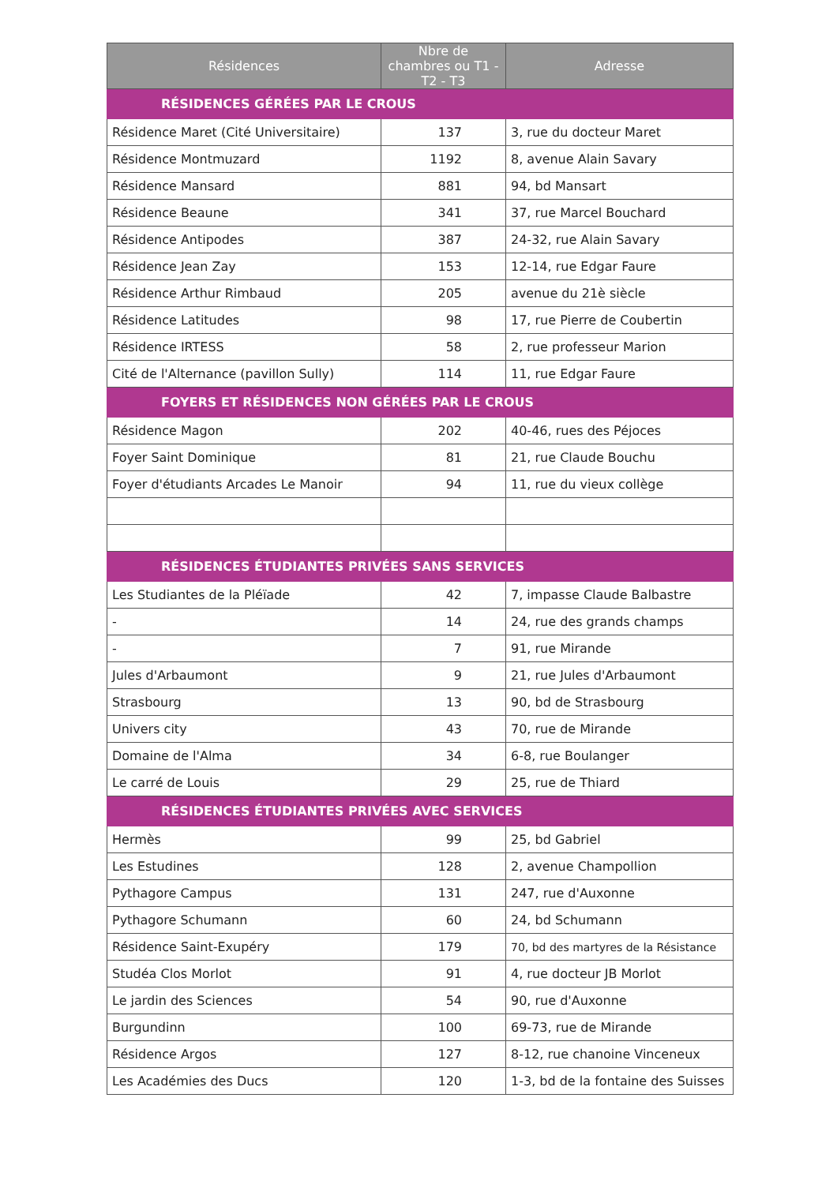| Résidences | Nbre de chambres ou T1 - T2 - T3 | Adresse |
| --- | --- | --- |
| RÉSIDENCES GÉRÉES PAR LE CROUS | | |
| Résidence Maret (Cité Universitaire) | 137 | 3, rue du docteur Maret |
| Résidence Montmuzard | 1192 | 8, avenue Alain Savary |
| Résidence Mansard | 881 | 94, bd Mansart |
| Résidence Beaune | 341 | 37, rue Marcel Bouchard |
| Résidence Antipodes | 387 | 24-32, rue Alain Savary |
| Résidence Jean Zay | 153 | 12-14, rue Edgar Faure |
| Résidence Arthur Rimbaud | 205 | avenue du 21è siècle |
| Résidence Latitudes | 98 | 17, rue Pierre de Coubertin |
| Résidence IRTESS | 58 | 2, rue professeur Marion |
| Cité de l'Alternance (pavillon Sully) | 114 | 11, rue Edgar Faure |
| FOYERS ET RÉSIDENCES NON GÉRÉES PAR LE CROUS | | |
| Résidence Magon | 202 | 40-46, rues des Péjoces |
| Foyer Saint Dominique | 81 | 21, rue Claude Bouchu |
| Foyer d'étudiants Arcades Le Manoir | 94 | 11, rue du vieux collège |
| RÉSIDENCES ÉTUDIANTES PRIVÉES SANS SERVICES | | |
| Les Studiantes de la Pléïade | 42 | 7, impasse Claude Balbastre |
| - | 14 | 24, rue des grands champs |
| - | 7 | 91, rue Mirande |
| Jules d'Arbaumont | 9 | 21, rue Jules d'Arbaumont |
| Strasbourg | 13 | 90, bd de Strasbourg |
| Univers city | 43 | 70, rue de Mirande |
| Domaine de l'Alma | 34 | 6-8, rue Boulanger |
| Le carré de Louis | 29 | 25, rue de Thiard |
| RÉSIDENCES ÉTUDIANTES PRIVÉES AVEC SERVICES | | |
| Hermès | 99 | 25, bd Gabriel |
| Les Estudines | 128 | 2, avenue Champollion |
| Pythagore Campus | 131 | 247, rue d'Auxonne |
| Pythagore Schumann | 60 | 24, bd Schumann |
| Résidence Saint-Exupéry | 179 | 70, bd des martyres de la Résistance |
| Studéa Clos Morlot | 91 | 4, rue docteur JB Morlot |
| Le jardin des Sciences | 54 | 90, rue d'Auxonne |
| Burgundinn | 100 | 69-73, rue de Mirande |
| Résidence Argos | 127 | 8-12, rue chanoine Vinceneux |
| Les Académies des Ducs | 120 | 1-3, bd de la fontaine des Suisses |